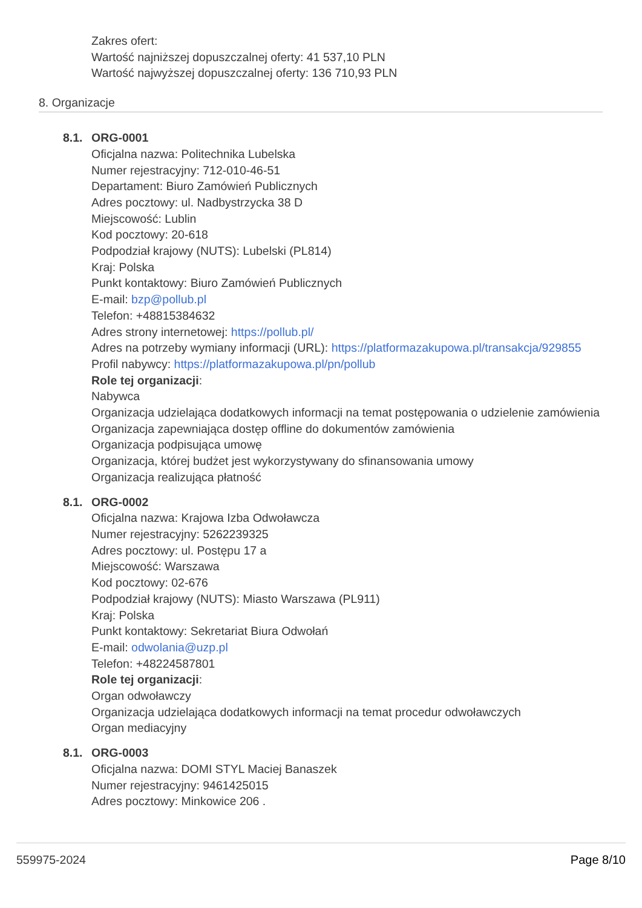Zakres ofert:
Wartość najniższej dopuszczalnej oferty: 41 537,10 PLN
Wartość najwyższej dopuszczalnej oferty: 136 710,93 PLN
8. Organizacje
8.1. ORG-0001
Oficjalna nazwa: Politechnika Lubelska
Numer rejestracyjny: 712-010-46-51
Departament: Biuro Zamówień Publicznych
Adres pocztowy: ul. Nadbystrzycka 38 D
Miejscowość: Lublin
Kod pocztowy: 20-618
Podpodział krajowy (NUTS): Lubelski (PL814)
Kraj: Polska
Punkt kontaktowy: Biuro Zamówień Publicznych
E-mail: bzp@pollub.pl
Telefon: +48815384632
Adres strony internetowej: https://pollub.pl/
Adres na potrzeby wymiany informacji (URL): https://platformazakupowa.pl/transakcja/929855
Profil nabywcy: https://platformazakupowa.pl/pn/pollub
Role tej organizacji:
Nabywca
Organizacja udzielająca dodatkowych informacji na temat postępowania o udzielenie zamówienia
Organizacja zapewniająca dostęp offline do dokumentów zamówienia
Organizacja podpisująca umowę
Organizacja, której budżet jest wykorzystywany do sfinansowania umowy
Organizacja realizująca płatność
8.1. ORG-0002
Oficjalna nazwa: Krajowa Izba Odwoławcza
Numer rejestracyjny: 5262239325
Adres pocztowy: ul. Postępu 17 a
Miejscowość: Warszawa
Kod pocztowy: 02-676
Podpodział krajowy (NUTS): Miasto Warszawa (PL911)
Kraj: Polska
Punkt kontaktowy: Sekretariat Biura Odwołań
E-mail: odwolania@uzp.pl
Telefon: +48224587801
Role tej organizacji:
Organ odwoławczy
Organizacja udzielająca dodatkowych informacji na temat procedur odwoławczych
Organ mediacyjny
8.1. ORG-0003
Oficjalna nazwa: DOMI STYL Maciej Banaszek
Numer rejestracyjny: 9461425015
Adres pocztowy: Minkowice 206 .
559975-2024 Page 8/10